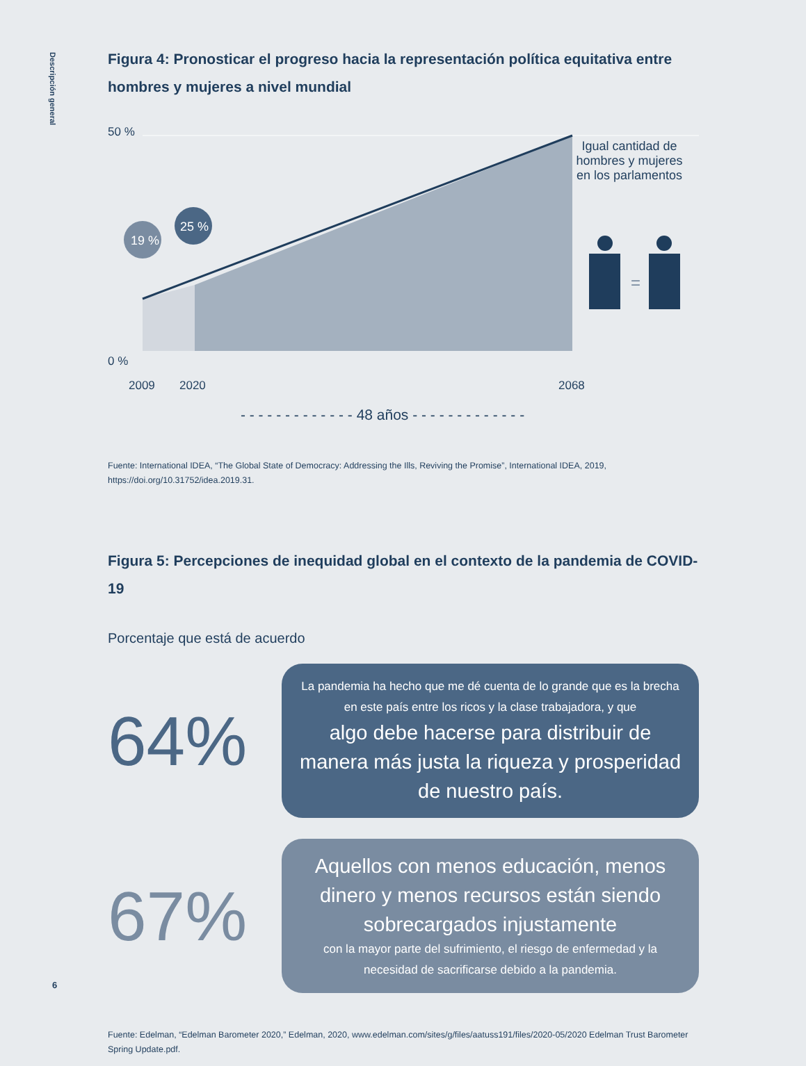Descripción general
Figura 4: Pronosticar el progreso hacia la representación política equitativa entre hombres y mujeres a nivel mundial
19 %
25 %
=
50 %
0 %
2009 2020 2068
Igual cantidad de hombres y mujeres en los parlamentos
- - - - - - - - - - - - - 48 años - - - - - - - - - - - - -
Fuente: International IDEA, “The Global State of Democracy: Addressing the Ills, Reviving the Promise”, International IDEA, 2019, https://doi.org/10.31752/idea.2019.31.
Figura 5: Percepciones de inequidad global en el contexto de la pandemia de COVID-19
Porcentaje que está de acuerdo
64%
La pandemia ha hecho que me dé cuenta de lo grande que es la brecha en este país entre los ricos y la clase trabajadora, y que
algo debe hacerse para distribuir de manera más justa la riqueza y prosperidad de nuestro país.
67%
Aquellos con menos educación, menos dinero y menos recursos están siendo sobrecargados injustamente
con la mayor parte del sufrimiento, el riesgo de enfermedad y la necesidad de sacrificarse debido a la pandemia.
Fuente: Edelman, “Edelman Barometer 2020,” Edelman, 2020, www.edelman.com/sites/g/files/aatuss191/files/2020-05/2020 Edelman Trust Barometer Spring Update.pdf.
6